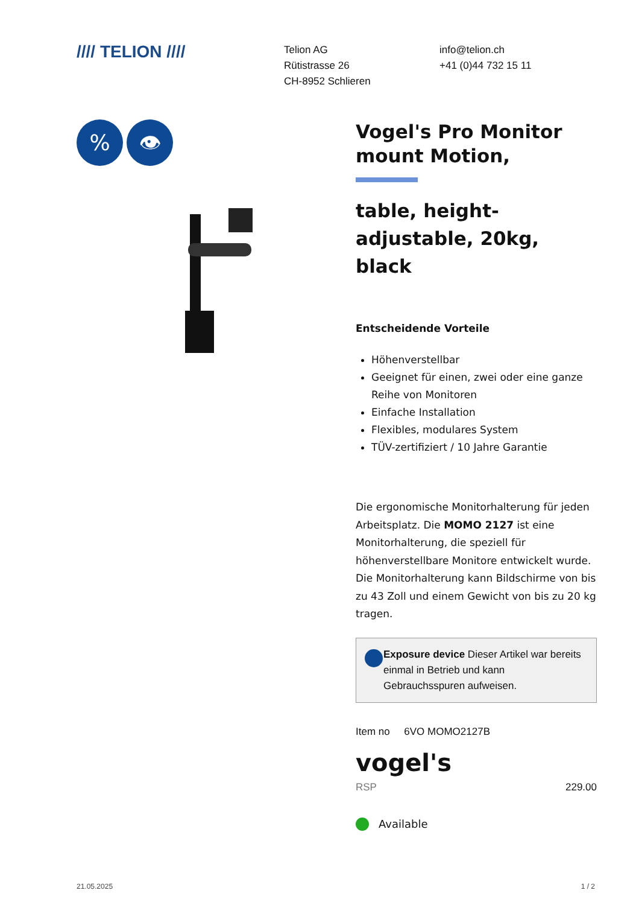//// TELION ////
Telion AG
Rütistrasse 26
CH-8952 Schlieren
info@telion.ch
+41 (0)44 732 15 11
% 👁
Vogel's Pro Monitor mount Motion,
table, height-adjustable, 20kg, black
Entscheidende Vorteile
Höhenverstellbar
Geeignet für einen, zwei oder eine ganze Reihe von Monitoren
Einfache Installation
Flexibles, modulares System
TÜV-zertifiziert / 10 Jahre Garantie
Die ergonomische Monitorhalterung für jeden Arbeitsplatz. Die MOMO 2127 ist eine Monitorhalterung, die speziell für höhenverstellbare Monitore entwickelt wurde. Die Monitorhalterung kann Bildschirme von bis zu 43 Zoll und einem Gewicht von bis zu 20 kg tragen.
Exposure device Dieser Artikel war bereits einmal in Betrieb und kann Gebrauchsspuren aufweisen.
Item no 6VO MOMO2127B
vogel's
RSP 229.00
Available
21.05.2025 1 / 2